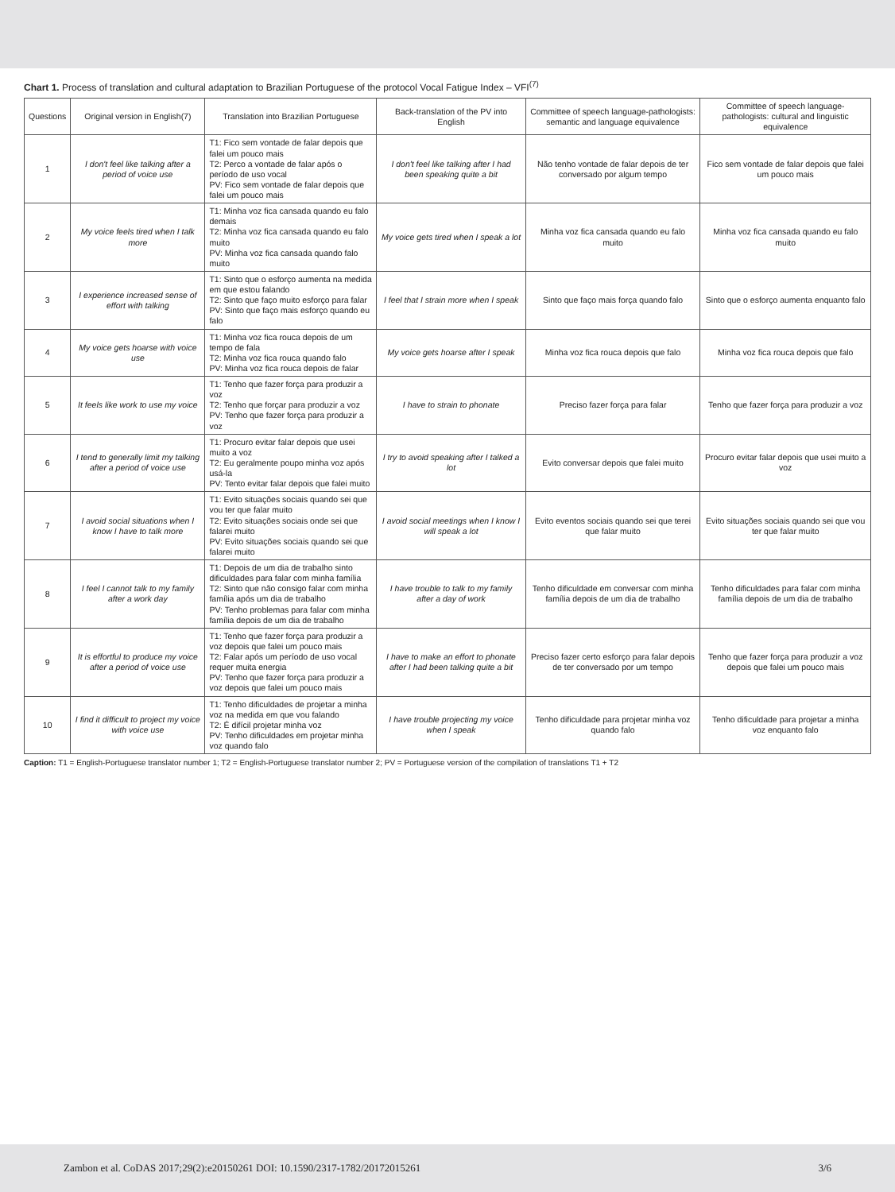Chart 1. Process of translation and cultural adaptation to Brazilian Portuguese of the protocol Vocal Fatigue Index – VFI<sup>(7)</sup>
| Questions | Original version in English(7) | Translation into Brazilian Portuguese | Back-translation of the PV into English | Committee of speech language-pathologists: semantic and language equivalence | Committee of speech language-pathologists: cultural and linguistic equivalence |
| --- | --- | --- | --- | --- | --- |
| 1 | I don't feel like talking after a period of voice use | T1: Fico sem vontade de falar depois que falei um pouco mais T2: Perco a vontade de falar após o período de uso vocal PV: Fico sem vontade de falar depois que falei um pouco mais | I don't feel like talking after I had been speaking quite a bit | Não tenho vontade de falar depois de ter conversado por algum tempo | Fico sem vontade de falar depois que falei um pouco mais |
| 2 | My voice feels tired when I talk more | T1: Minha voz fica cansada quando eu falo demais T2: Minha voz fica cansada quando eu falo muito PV: Minha voz fica cansada quando falo muito | My voice gets tired when I speak a lot | Minha voz fica cansada quando eu falo muito | Minha voz fica cansada quando eu falo muito |
| 3 | I experience increased sense of effort with talking | T1: Sinto que o esforço aumenta na medida em que estou falando T2: Sinto que faço muito esforço para falar PV: Sinto que faço mais esforço quando eu falo | I feel that I strain more when I speak | Sinto que faço mais força quando falo | Sinto que o esforço aumenta enquanto falo |
| 4 | My voice gets hoarse with voice use | T1: Minha voz fica rouca depois de um tempo de fala T2: Minha voz fica rouca quando falo PV: Minha voz fica rouca depois de falar | My voice gets hoarse after I speak | Minha voz fica rouca depois que falo | Minha voz fica rouca depois que falo |
| 5 | It feels like work to use my voice | T1: Tenho que fazer força para produzir a voz T2: Tenho que forçar para produzir a voz PV: Tenho que fazer força para produzir a voz | I have to strain to phonate | Preciso fazer força para falar | Tenho que fazer força para produzir a voz |
| 6 | I tend to generally limit my talking after a period of voice use | T1: Procuro evitar falar depois que usei muito a voz T2: Eu geralmente poupo minha voz após usá-la PV: Tento evitar falar depois que falei muito | I try to avoid speaking after I talked a lot | Evito conversar depois que falei muito | Procuro evitar falar depois que usei muito a voz |
| 7 | I avoid social situations when I know I have to talk more | T1: Evito situações sociais quando sei que vou ter que falar muito T2: Evito situações sociais onde sei que falarei muito PV: Evito situações sociais quando sei que falarei muito | I avoid social meetings when I know I will speak a lot | Evito eventos sociais quando sei que terei que falar muito | Evito situações sociais quando sei que vou ter que falar muito |
| 8 | I feel I cannot talk to my family after a work day | T1: Depois de um dia de trabalho sinto dificuldades para falar com minha família T2: Sinto que não consigo falar com minha família após um dia de trabalho PV: Tenho problemas para falar com minha família depois de um dia de trabalho | I have trouble to talk to my family after a day of work | Tenho dificuldade em conversar com minha família depois de um dia de trabalho | Tenho dificuldades para falar com minha família depois de um dia de trabalho |
| 9 | It is effortful to produce my voice after a period of voice use | T1: Tenho que fazer força para produzir a voz depois que falei um pouco mais T2: Falar após um período de uso vocal requer muita energia PV: Tenho que fazer força para produzir a voz depois que falei um pouco mais | I have to make an effort to phonate after I had been talking quite a bit | Preciso fazer certo esforço para falar depois de ter conversado por um tempo | Tenho que fazer força para produzir a voz depois que falei um pouco mais |
| 10 | I find it difficult to project my voice with voice use | T1: Tenho dificuldades de projetar a minha voz na medida em que vou falando T2: É difícil projetar minha voz PV: Tenho dificuldades em projetar minha voz quando falo | I have trouble projecting my voice when I speak | Tenho dificuldade para projetar minha voz quando falo | Tenho dificuldade para projetar a minha voz enquanto falo |
Caption: T1 = English-Portuguese translator number 1; T2 = English-Portuguese translator number 2; PV = Portuguese version of the compilation of translations T1 + T2
Zambon et al. CoDAS 2017;29(2):e20150261 DOI: 10.1590/2317-1782/20172015261 3/6